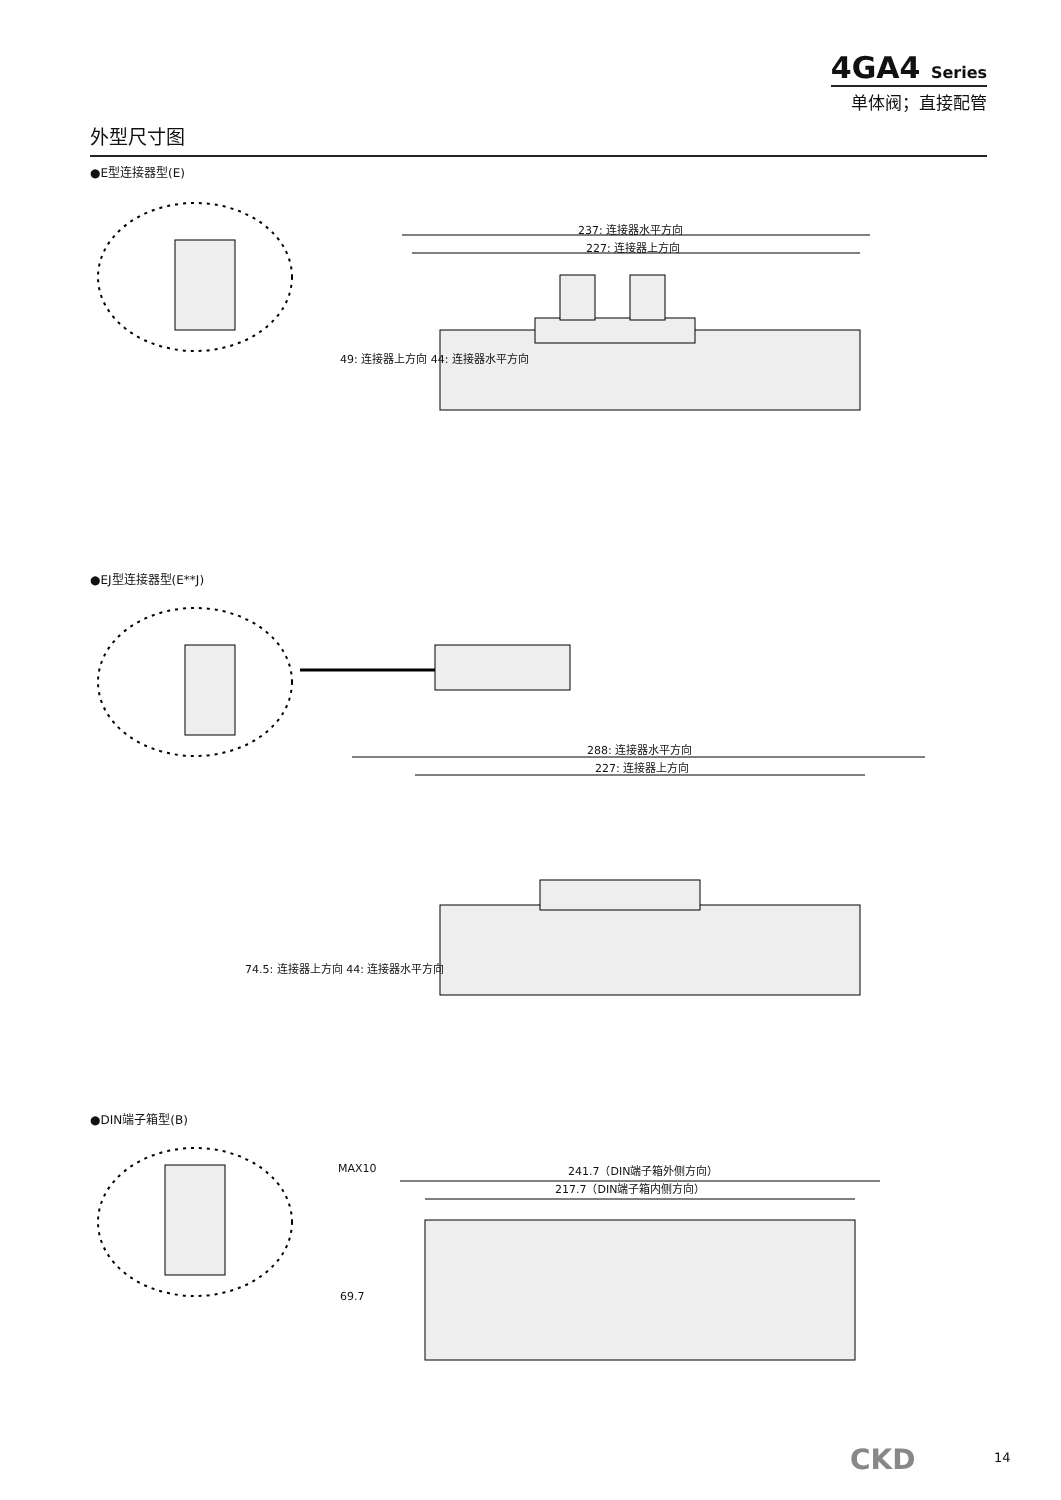4GA4 Series
单体阀；直接配管
外型尺寸图
●E型连接器型(E)
237: 连接器水平方向
227: 连接器上方向
49: 连接器上方向 44: 连接器水平方向
●EJ型连接器型(E**J)
288: 连接器水平方向
227: 连接器上方向
74.5: 连接器上方向 44: 连接器水平方向
●DIN端子箱型(B)
MAX10 241.7（DIN端子箱外侧方向）
217.7（DIN端子箱内侧方向）
69.7
CKD 14